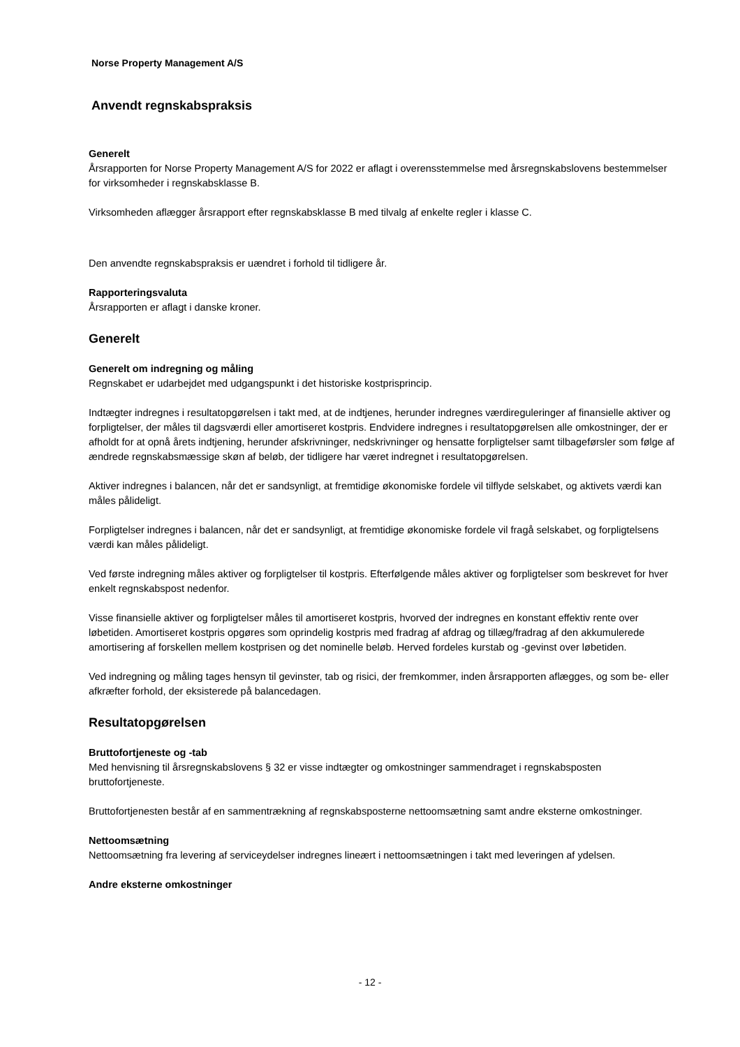Norse Property Management A/S
Anvendt regnskabspraksis
Generelt
Årsrapporten for Norse Property Management A/S for 2022 er aflagt i overensstemmelse med årsregnskabslovens bestemmelser for virksomheder i regnskabsklasse B.
Virksomheden aflægger årsrapport efter regnskabsklasse B med tilvalg af enkelte regler i klasse C.
Den anvendte regnskabspraksis er uændret i forhold til tidligere år.
Rapporteringsvaluta
Årsrapporten er aflagt i danske kroner.
Generelt
Generelt om indregning og måling
Regnskabet er udarbejdet med udgangspunkt i det historiske kostprisprincip.
Indtægter indregnes i resultatopgørelsen i takt med, at de indtjenes, herunder indregnes værdireguleringer af finansielle aktiver og forpligtelser, der måles til dagsværdi eller amortiseret kostpris. Endvidere indregnes i resultatopgørelsen alle omkostninger, der er afholdt for at opnå årets indtjening, herunder afskrivninger, nedskrivninger og hensatte forpligtelser samt tilbageførsler som følge af ændrede regnskabsmæssige skøn af beløb, der tidligere har været indregnet i resultatopgørelsen.
Aktiver indregnes i balancen, når det er sandsynligt, at fremtidige økonomiske fordele vil tilflyde selskabet, og aktivets værdi kan måles pålideligt.
Forpligtelser indregnes i balancen, når det er sandsynligt, at fremtidige økonomiske fordele vil fragå selskabet, og forpligtelsens værdi kan måles pålideligt.
Ved første indregning måles aktiver og forpligtelser til kostpris. Efterfølgende måles aktiver og forpligtelser som beskrevet for hver enkelt regnskabspost nedenfor.
Visse finansielle aktiver og forpligtelser måles til amortiseret kostpris, hvorved der indregnes en konstant effektiv rente over løbetiden. Amortiseret kostpris opgøres som oprindelig kostpris med fradrag af afdrag og tillæg/fradrag af den akkumulerede amortisering af forskellen mellem kostprisen og det nominelle beløb. Herved fordeles kurstab og -gevinst over løbetiden.
Ved indregning og måling tages hensyn til gevinster, tab og risici, der fremkommer, inden årsrapporten aflægges, og som be- eller afkræfter forhold, der eksisterede på balancedagen.
Resultatopgørelsen
Bruttofortjeneste og -tab
Med henvisning til årsregnskabslovens § 32 er visse indtægter og omkostninger sammendraget i regnskabsposten bruttofortjeneste.
Bruttofortjenesten består af en sammentrækning af regnskabsposterne nettoomsætning samt andre eksterne omkostninger.
Nettoomsætning
Nettoomsætning fra levering af serviceydelser indregnes lineært i nettoomsætningen i takt med leveringen af ydelsen.
Andre eksterne omkostninger
- 12 -